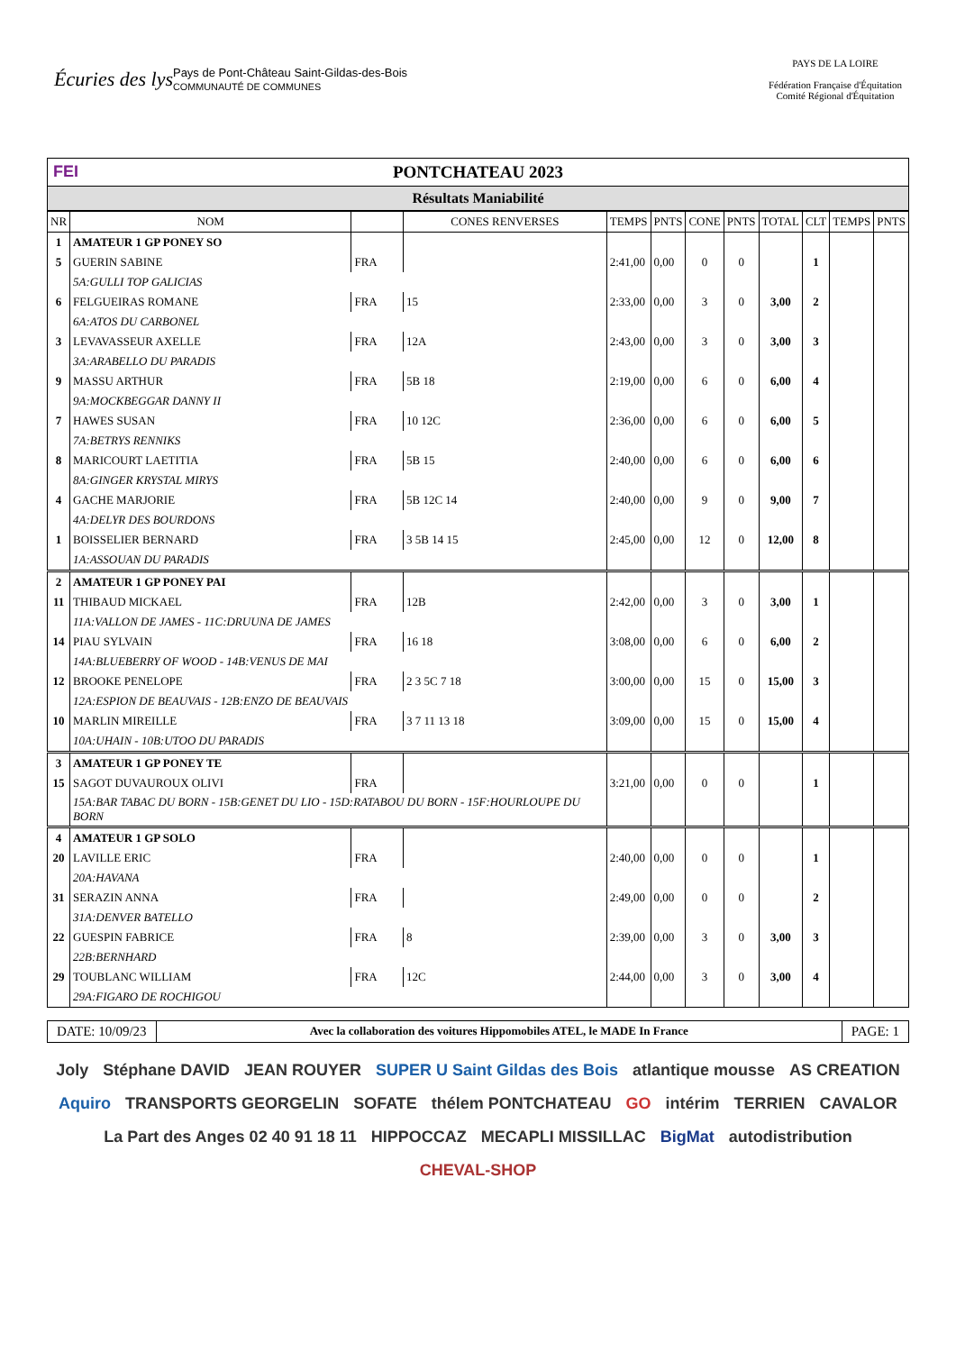Écuries des lys
Pays de Pont-Château Saint-Gildas-des-Bois
COMMUNAUTÉ DE COMMUNES
PAYS DE LA LOIRE
Fédération Française d'Équitation
Comité Régional d'Équitation
FEI PONTCHATEAU 2023
Résultats Maniabilité
| NR | NOM | | CONES RENVERSES | TEMPS | PNTS | CONE | PNTS | TOTAL | CLT | TEMPS | PNTS |
| --- | --- | --- | --- | --- | --- | --- | --- | --- | --- | --- | --- |
| 1 | AMATEUR 1 GP PONEY SO | | | | | | | | | | |
| 5 | GUERIN SABINE | FRA | | 2:41,00 | 0,00 | 0 | 0 | | 1 | | |
| | 5A:GULLI TOP GALICIAS | | | | | | | | | | |
| 6 | FELGUEIRAS ROMANE | FRA | 15 | 2:33,00 | 0,00 | 3 | 0 | 3,00 | 2 | | |
| | 6A:ATOS DU CARBONEL | | | | | | | | | | |
| 3 | LEVAVASSEUR AXELLE | FRA | 12A | 2:43,00 | 0,00 | 3 | 0 | 3,00 | 3 | | |
| | 3A:ARABELLO DU PARADIS | | | | | | | | | | |
| 9 | MASSU ARTHUR | FRA | 5B 18 | 2:19,00 | 0,00 | 6 | 0 | 6,00 | 4 | | |
| | 9A:MOCKBEGGAR DANNY II | | | | | | | | | | |
| 7 | HAWES SUSAN | FRA | 10 12C | 2:36,00 | 0,00 | 6 | 0 | 6,00 | 5 | | |
| | 7A:BETRYS RENNIKS | | | | | | | | | | |
| 8 | MARICOURT LAETITIA | FRA | 5B 15 | 2:40,00 | 0,00 | 6 | 0 | 6,00 | 6 | | |
| | 8A:GINGER KRYSTAL MIRYS | | | | | | | | | | |
| 4 | GACHE MARJORIE | FRA | 5B 12C 14 | 2:40,00 | 0,00 | 9 | 0 | 9,00 | 7 | | |
| | 4A:DELYR DES BOURDONS | | | | | | | | | | |
| 1 | BOISSELIER BERNARD | FRA | 3 5B 14 15 | 2:45,00 | 0,00 | 12 | 0 | 12,00 | 8 | | |
| | 1A:ASSOUAN DU PARADIS | | | | | | | | | | |
| 2 | AMATEUR 1 GP PONEY PAI | | | | | | | | | | |
| 11 | THIBAUD MICKAEL | FRA | 12B | 2:42,00 | 0,00 | 3 | 0 | 3,00 | 1 | | |
| | 11A:VALLON DE JAMES - 11C:DRUUNA DE JAMES | | | | | | | | | | |
| 14 | PIAU SYLVAIN | FRA | 16 18 | 3:08,00 | 0,00 | 6 | 0 | 6,00 | 2 | | |
| | 14A:BLUEBERRY OF WOOD - 14B:VENUS DE MAI | | | | | | | | | | |
| 12 | BROOKE PENELOPE | FRA | 2 3 5C 7 18 | 3:00,00 | 0,00 | 15 | 0 | 15,00 | 3 | | |
| | 12A:ESPION DE BEAUVAIS - 12B:ENZO DE BEAUVAIS | | | | | | | | | | |
| 10 | MARLIN MIREILLE | FRA | 3 7 11 13 18 | 3:09,00 | 0,00 | 15 | 0 | 15,00 | 4 | | |
| | 10A:UHAIN - 10B:UTOO DU PARADIS | | | | | | | | | | |
| 3 | AMATEUR 1 GP PONEY TE | | | | | | | | | | |
| 15 | SAGOT DUVAUROUX OLIVI | FRA | | 3:21,00 | 0,00 | 0 | 0 | | 1 | | |
| | 15A:BAR TABAC DU BORN - 15B:GENET DU LIO - 15D:RATABOU DU BORN - 15F:HOURLOUPE DU BORN | | | | | | | | | | |
| 4 | AMATEUR 1 GP SOLO | | | | | | | | | | |
| 20 | LAVILLE ERIC | FRA | | 2:40,00 | 0,00 | 0 | 0 | | 1 | | |
| | 20A:HAVANA | | | | | | | | | | |
| 31 | SERAZIN ANNA | FRA | | 2:49,00 | 0,00 | 0 | 0 | | 2 | | |
| | 31A:DENVER BATELLO | | | | | | | | | | |
| 22 | GUESPIN FABRICE | FRA | 8 | 2:39,00 | 0,00 | 3 | 0 | 3,00 | 3 | | |
| | 22B:BERNHARD | | | | | | | | | | |
| 29 | TOUBLANC WILLIAM | FRA | 12C | 2:44,00 | 0,00 | 3 | 0 | 3,00 | 4 | | |
| | 29A:FIGARO DE ROCHIGOU | | | | | | | | | | |
DATE: 10/09/23
Avec la collaboration des voitures Hippomobiles ATEL, le MADE In France
PAGE: 1
Joly Stéphane DAVID JEAN ROUYER SUPER U Saint Gildas des Bois atlantique mousse AS CREATION Aquiro TRANSPORTS GEORGELIN SOFATE thélem PONTCHATEAU GO intérim TERRIEN CAVALOR La Part des Anges 02 40 91 18 11 HIPPOCCAZ MECAPLI MISSILLAC BigMat autodistribution CHEVAL-SHOP